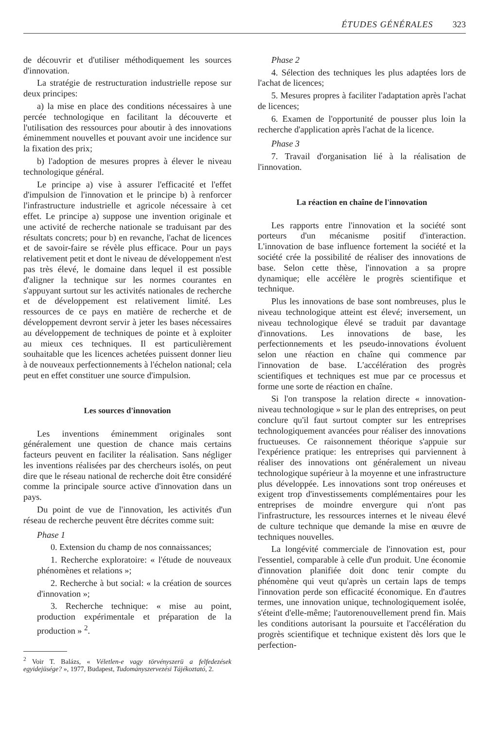ÉTUDES GÉNÉRALES 323
de découvrir et d'utiliser méthodiquement les sources d'innovation.
La stratégie de restructuration industrielle repose sur deux principes:
a) la mise en place des conditions nécessaires à une percée technologique en facilitant la découverte et l'utilisation des ressources pour aboutir à des innovations éminemment nouvelles et pouvant avoir une incidence sur la fixation des prix;
b) l'adoption de mesures propres à élever le niveau technologique général.
Le principe a) vise à assurer l'efficacité et l'effet d'impulsion de l'innovation et le principe b) à renforcer l'infrastructure industrielle et agricole nécessaire à cet effet. Le principe a) suppose une invention originale et une activité de recherche nationale se traduisant par des résultats concrets; pour b) en revanche, l'achat de licences et de savoir-faire se révèle plus efficace. Pour un pays relativement petit et dont le niveau de développement n'est pas très élevé, le domaine dans lequel il est possible d'aligner la technique sur les normes courantes en s'appuyant surtout sur les activités nationales de recherche et de développement est relativement limité. Les ressources de ce pays en matière de recherche et de développement devront servir à jeter les bases nécessaires au développement de techniques de pointe et à exploiter au mieux ces techniques. Il est particulièrement souhaitable que les licences achetées puissent donner lieu à de nouveaux perfectionnements à l'échelon national; cela peut en effet constituer une source d'impulsion.
Les sources d'innovation
Les inventions éminemment originales sont généralement une question de chance mais certains facteurs peuvent en faciliter la réalisation. Sans négliger les inventions réalisées par des chercheurs isolés, on peut dire que le réseau national de recherche doit être considéré comme la principale source active d'innovation dans un pays.
Du point de vue de l'innovation, les activités d'un réseau de recherche peuvent être décrites comme suit:
Phase 1
0. Extension du champ de nos connaissances;
1. Recherche exploratoire: « l'étude de nouveaux phénomènes et relations »;
2. Recherche à but social: « la création de sources d'innovation »;
3. Recherche technique: « mise au point, production expérimentale et préparation de la production » <sup>2</sup>.
<sup>2</sup> Voir T. Balázs, « Véletlen-e vagy törvényszerü a felfedezések egyidejüsége? », 1977, Budapest, Tudományszervezési Tájékoztató, 2.
Phase 2
4. Sélection des techniques les plus adaptées lors de l'achat de licences;
5. Mesures propres à faciliter l'adaptation après l'achat de licences;
6. Examen de l'opportunité de pousser plus loin la recherche d'application après l'achat de la licence.
Phase 3
7. Travail d'organisation lié à la réalisation de l'innovation.
La réaction en chaîne de l'innovation
Les rapports entre l'innovation et la société sont porteurs d'un mécanisme positif d'interaction. L'innovation de base influence fortement la société et la société crée la possibilité de réaliser des innovations de base. Selon cette thèse, l'innovation a sa propre dynamique; elle accélère le progrès scientifique et technique.
Plus les innovations de base sont nombreuses, plus le niveau technologique atteint est élevé; inversement, un niveau technologique élevé se traduit par davantage d'innovations. Les innovations de base, les perfectionnements et les pseudo-innovations évoluent selon une réaction en chaîne qui commence par l'innovation de base. L'accélération des progrès scientifiques et techniques est mue par ce processus et forme une sorte de réaction en chaîne.
Si l'on transpose la relation directe « innovation-niveau technologique » sur le plan des entreprises, on peut conclure qu'il faut surtout compter sur les entreprises technologiquement avancées pour réaliser des innovations fructueuses. Ce raisonnement théorique s'appuie sur l'expérience pratique: les entreprises qui parviennent à réaliser des innovations ont généralement un niveau technologique supérieur à la moyenne et une infrastructure plus développée. Les innovations sont trop onéreuses et exigent trop d'investissements complémentaires pour les entreprises de moindre envergure qui n'ont pas l'infrastructure, les ressources internes et le niveau élevé de culture technique que demande la mise en œuvre de techniques nouvelles.
La longévité commerciale de l'innovation est, pour l'essentiel, comparable à celle d'un produit. Une économie d'innovation planifiée doit donc tenir compte du phénomène qui veut qu'après un certain laps de temps l'innovation perde son efficacité économique. En d'autres termes, une innovation unique, technologiquement isolée, s'éteint d'elle-même; l'autorenouvellement prend fin. Mais les conditions autorisant la poursuite et l'accélération du progrès scientifique et technique existent dès lors que le perfection-